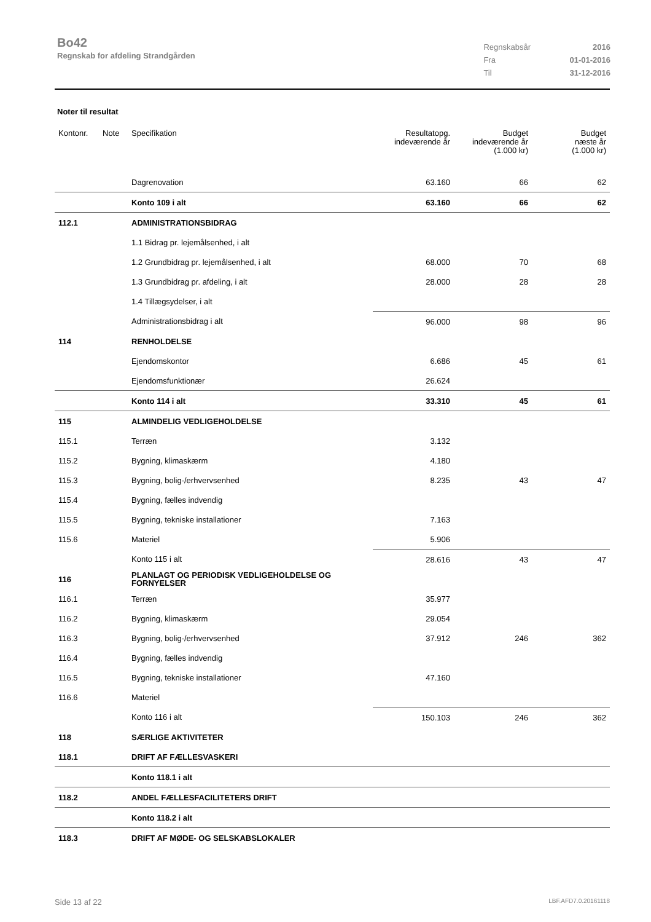Bo42
Regnskab for afdeling Strandgården
| Regnskabsår | 2016 |
| Fra | 01-01-2016 |
| Til | 31-12-2016 |
Noter til resultat
| Kontonr. | Note | Specifikation | Resultatopg. indeværende år | Budget indeværende år (1.000 kr) | Budget næste år (1.000 kr) |
| --- | --- | --- | --- | --- | --- |
| | | Dagrenovation | 63.160 | 66 | 62 |
| | | Konto 109 i alt | 63.160 | 66 | 62 |
| 112.1 | | ADMINISTRATIONSBIDRAG | | | |
| | | 1.1 Bidrag pr. lejemålsenhed, i alt | | | |
| | | 1.2 Grundbidrag pr. lejemålsenhed, i alt | 68.000 | 70 | 68 |
| | | 1.3 Grundbidrag pr. afdeling, i alt | 28.000 | 28 | 28 |
| | | 1.4 Tillægsydelser, i alt | | | |
| | | Administrationsbidrag i alt | 96.000 | 98 | 96 |
| 114 | | RENHOLDELSE | | | |
| | | Ejendomskontor | 6.686 | 45 | 61 |
| | | Ejendomsfunktionær | 26.624 | | |
| | | Konto 114 i alt | 33.310 | 45 | 61 |
| 115 | | ALMINDELIG VEDLIGEHOLDELSE | | | |
| 115.1 | | Terræn | 3.132 | | |
| 115.2 | | Bygning, klimaskærm | 4.180 | | |
| 115.3 | | Bygning, bolig-/erhvervsenhed | 8.235 | 43 | 47 |
| 115.4 | | Bygning, fælles indvendig | | | |
| 115.5 | | Bygning, tekniske installationer | 7.163 | | |
| 115.6 | | Materiel | 5.906 | | |
| | | Konto 115 i alt | 28.616 | 43 | 47 |
| 116 | | PLANLAGT OG PERIODISK VEDLIGEHOLDELSE OG FORNYELSER | | | |
| 116.1 | | Terræn | 35.977 | | |
| 116.2 | | Bygning, klimaskærm | 29.054 | | |
| 116.3 | | Bygning, bolig-/erhvervsenhed | 37.912 | 246 | 362 |
| 116.4 | | Bygning, fælles indvendig | | | |
| 116.5 | | Bygning, tekniske installationer | 47.160 | | |
| 116.6 | | Materiel | | | |
| | | Konto 116 i alt | 150.103 | 246 | 362 |
| 118 | | SÆRLIGE AKTIVITETER | | | |
| 118.1 | | DRIFT AF FÆLLESVASKERI | | | |
| | | Konto 118.1 i alt | | | |
| 118.2 | | ANDEL FÆLLESFACILITETERS DRIFT | | | |
| | | Konto 118.2 i alt | | | |
| 118.3 | | DRIFT AF MØDE- OG SELSKABSLOKALER | | | |
Side 13 af 22 LBF.AFD7.0.20161118